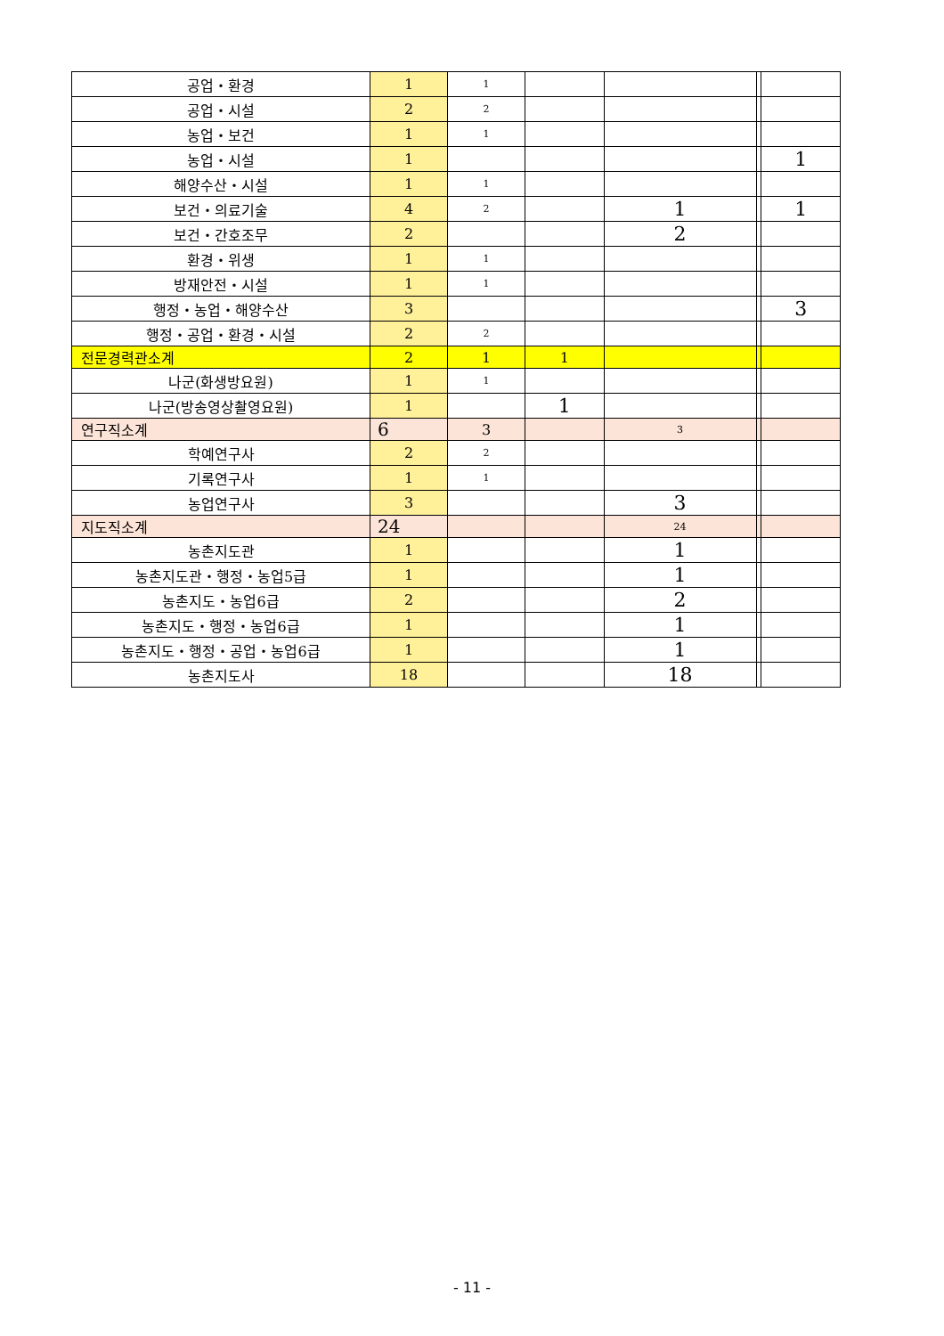| 공업・환경 | 1 | 1 | | | | |
| 공업・시설 | 2 | 2 | | | | |
| 농업・보건 | 1 | 1 | | | | |
| 농업・시설 | 1 | | | | | 1 |
| 해양수산・시설 | 1 | 1 | | | | |
| 보건・의료기술 | 4 | 2 | | 1 | | 1 |
| 보건・간호조무 | 2 | | | 2 | | |
| 환경・위생 | 1 | 1 | | | | |
| 방재안전・시설 | 1 | 1 | | | | |
| 행정・농업・해양수산 | 3 | | | | | 3 |
| 행정・공업・환경・시설 | 2 | 2 | | | | |
| 전문경력관소계 | 2 | 1 | 1 | | | |
| 나군(화생방요원) | 1 | 1 | | | | |
| 나군(방송영상촬영요원) | 1 | | 1 | | | |
| 연구직소계 | 6 | 3 | | 3 | | |
| 학예연구사 | 2 | 2 | | | | |
| 기록연구사 | 1 | 1 | | | | |
| 농업연구사 | 3 | | | 3 | | |
| 지도직소계 | 24 | | | 24 | | |
| 농촌지도관 | 1 | | | 1 | | |
| 농촌지도관・행정・농업5급 | 1 | | | 1 | | |
| 농촌지도・농업6급 | 2 | | | 2 | | |
| 농촌지도・행정・농업6급 | 1 | | | 1 | | |
| 농촌지도・행정・공업・농업6급 | 1 | | | 1 | | |
| 농촌지도사 | 18 | | | 18 | | |
- 11 -